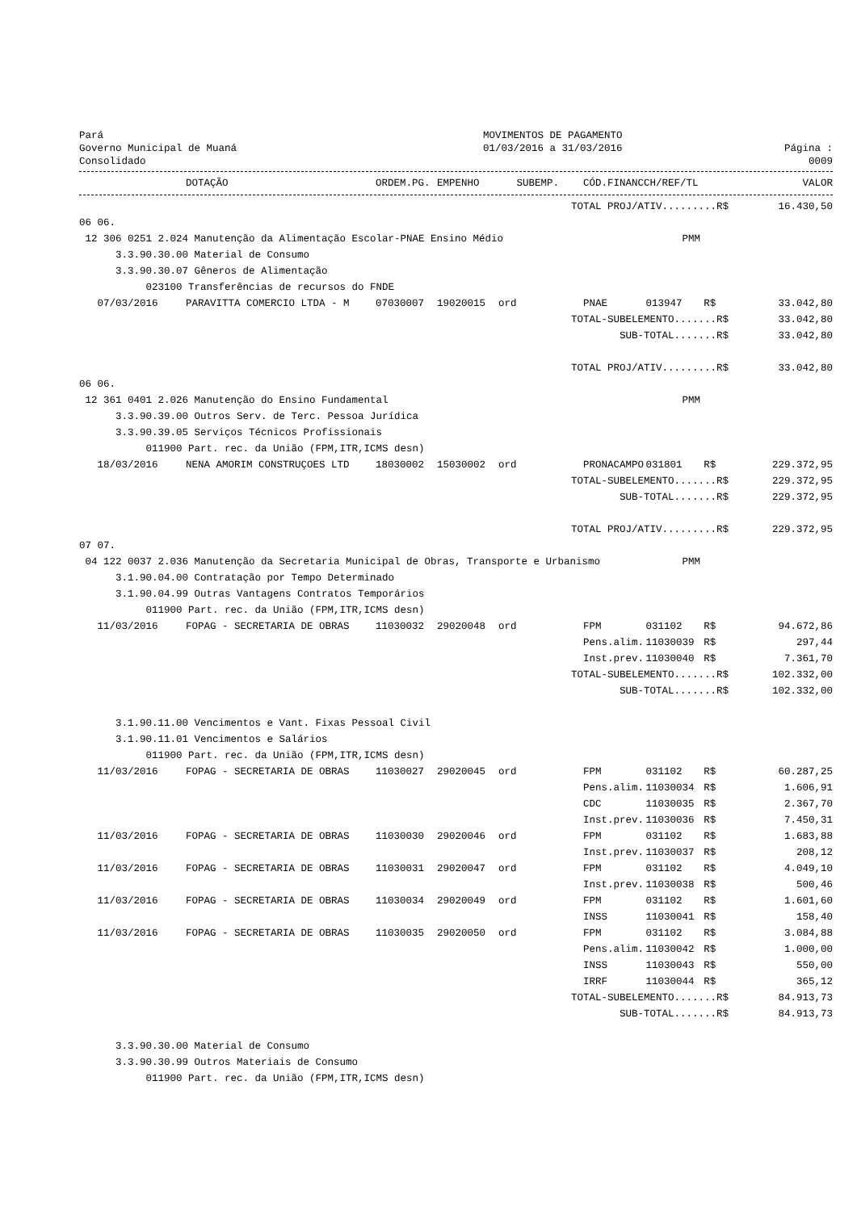Pará
Governo Municipal de Muaná
Consolidado
MOVIMENTOS DE PAGAMENTO
01/03/2016 a 31/03/2016
Página : 0009
| | DOTAÇÃO | ORDEM.PG. | EMPENHO | SUBEMP. | CÓD.FINANC | CH/REF/TL | | VALOR |
| --- | --- | --- | --- | --- | --- | --- | --- | --- |
| | | | | | TOTAL PROJ/ATIV.........R$ | | | 16.430,50 |
| 06 06. | | | | | | | | |
| 12 306 0251 2.024 Manutenção da Alimentação Escolar-PNAE Ensino Médio | | | | | | PMM | | |
| 3.3.90.30.00 Material de Consumo | | | | | | | | |
| 3.3.90.30.07 Gêneros de Alimentação | | | | | | | | |
| 023100 Transferências de recursos do FNDE | | | | | | | | |
| 07/03/2016 | PARAVITTA COMERCIO LTDA - M | 07030007 | 19020015 | ord | PNAE | 013947 | R$ | 33.042,80 |
| | | | | | TOTAL-SUBELEMENTO.......R$ | | | 33.042,80 |
| | | | | | SUB-TOTAL.......R$ | | | 33.042,80 |
| | | | | | TOTAL PROJ/ATIV.........R$ | | | 33.042,80 |
| 06 06. | | | | | | | | |
| 12 361 0401 2.026 Manutenção do Ensino Fundamental | | | | | | PMM | | |
| 3.3.90.39.00 Outros Serv. de Terc. Pessoa Jurídica | | | | | | | | |
| 3.3.90.39.05 Serviços Técnicos Profissionais | | | | | | | | |
| 011900 Part. rec. da União (FPM,ITR,ICMS desn) | | | | | | | | |
| 18/03/2016 | NENA AMORIM CONSTRUÇOES LTD | 18030002 | 15030002 | ord | PRONACAMPO | 031801 | R$ | 229.372,95 |
| | | | | | TOTAL-SUBELEMENTO.......R$ | | | 229.372,95 |
| | | | | | SUB-TOTAL.......R$ | | | 229.372,95 |
| | | | | | TOTAL PROJ/ATIV.........R$ | | | 229.372,95 |
| 07 07. | | | | | | | | |
| 04 122 0037 2.036 Manutenção da Secretaria Municipal de Obras, Transporte e Urbanismo | | | | | | PMM | | |
| 3.1.90.04.00 Contratação por Tempo Determinado | | | | | | | | |
| 3.1.90.04.99 Outras Vantagens Contratos Temporários | | | | | | | | |
| 011900 Part. rec. da União (FPM,ITR,ICMS desn) | | | | | | | | |
| 11/03/2016 | FOPAG - SECRETARIA DE OBRAS | 11030032 | 29020048 | ord | FPM | 031102 | R$ | 94.672,86 |
| | | | | | Pens.alim. | 11030039 | R$ | 297,44 |
| | | | | | Inst.prev. | 11030040 | R$ | 7.361,70 |
| | | | | | TOTAL-SUBELEMENTO.......R$ | | | 102.332,00 |
| | | | | | SUB-TOTAL.......R$ | | | 102.332,00 |
| 3.1.90.11.00 Vencimentos e Vant. Fixas Pessoal Civil | | | | | | | | |
| 3.1.90.11.01 Vencimentos e Salários | | | | | | | | |
| 011900 Part. rec. da União (FPM,ITR,ICMS desn) | | | | | | | | |
| 11/03/2016 | FOPAG - SECRETARIA DE OBRAS | 11030027 | 29020045 | ord | FPM | 031102 | R$ | 60.287,25 |
| | | | | | Pens.alim. | 11030034 | R$ | 1.606,91 |
| | | | | | CDC | 11030035 | R$ | 2.367,70 |
| | | | | | Inst.prev. | 11030036 | R$ | 7.450,31 |
| 11/03/2016 | FOPAG - SECRETARIA DE OBRAS | 11030030 | 29020046 | ord | FPM | 031102 | R$ | 1.683,88 |
| | | | | | Inst.prev. | 11030037 | R$ | 208,12 |
| 11/03/2016 | FOPAG - SECRETARIA DE OBRAS | 11030031 | 29020047 | ord | FPM | 031102 | R$ | 4.049,10 |
| | | | | | Inst.prev. | 11030038 | R$ | 500,46 |
| 11/03/2016 | FOPAG - SECRETARIA DE OBRAS | 11030034 | 29020049 | ord | FPM | 031102 | R$ | 1.601,60 |
| | | | | | INSS | 11030041 | R$ | 158,40 |
| 11/03/2016 | FOPAG - SECRETARIA DE OBRAS | 11030035 | 29020050 | ord | FPM | 031102 | R$ | 3.084,88 |
| | | | | | Pens.alim. | 11030042 | R$ | 1.000,00 |
| | | | | | INSS | 11030043 | R$ | 550,00 |
| | | | | | IRRF | 11030044 | R$ | 365,12 |
| | | | | | TOTAL-SUBELEMENTO.......R$ | | | 84.913,73 |
| | | | | | SUB-TOTAL.......R$ | | | 84.913,73 |
| 3.3.90.30.00 Material de Consumo | | | | | | | | |
| 3.3.90.30.99 Outros Materiais de Consumo | | | | | | | | |
| 011900 Part. rec. da União (FPM,ITR,ICMS desn) | | | | | | | | |